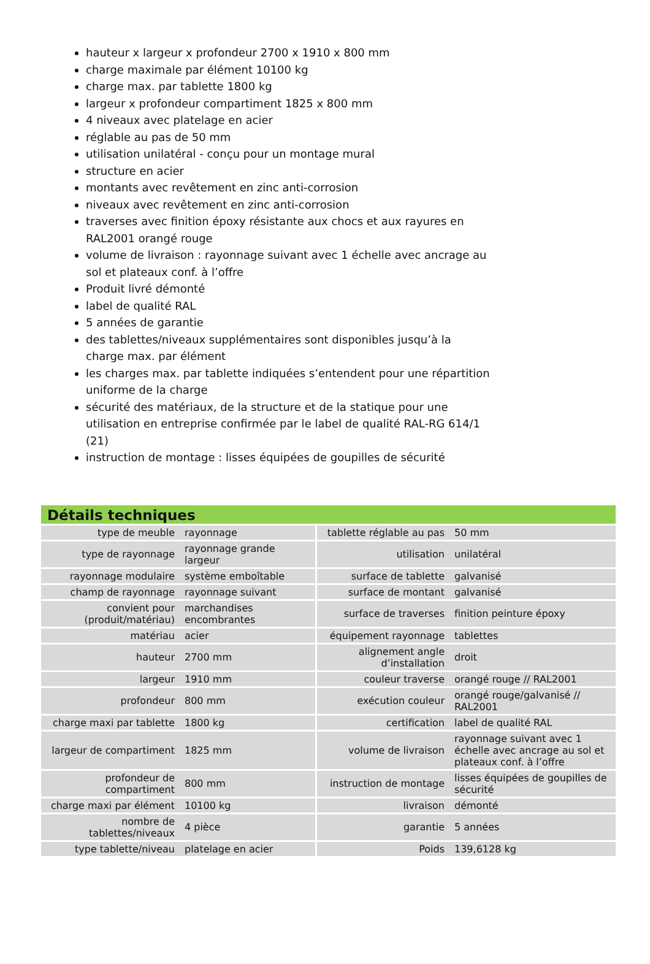hauteur x largeur x profondeur 2700 x 1910 x 800 mm
charge maximale par élément 10100 kg
charge max. par tablette 1800 kg
largeur x profondeur compartiment 1825 x 800 mm
4 niveaux avec platelage en acier
réglable au pas de 50 mm
utilisation unilatéral - conçu pour un montage mural
structure en acier
montants avec revêtement en zinc anti-corrosion
niveaux avec revêtement en zinc anti-corrosion
traverses avec finition époxy résistante aux chocs et aux rayures en RAL2001 orangé rouge
volume de livraison : rayonnage suivant avec 1 échelle avec ancrage au sol et plateaux conf. à l’offre
Produit livré démonté
label de qualité RAL
5 années de garantie
des tablettes/niveaux supplémentaires sont disponibles jusqu’à la charge max. par élément
les charges max. par tablette indiquées s’entendent pour une répartition uniforme de la charge
sécurité des matériaux, de la structure et de la statique pour une utilisation en entreprise confirmée par le label de qualité RAL-RG 614/1 (21)
instruction de montage : lisses équipées de goupilles de sécurité
Détails techniques
| type de meuble | rayonnage | tablette réglable au pas | 50 mm |
| type de rayonnage | rayonnage grande largeur | utilisation | unilatéral |
| rayonnage modulaire | système emboîtable | surface de tablette | galvanisé |
| champ de rayonnage | rayonnage suivant | surface de montant | galvanisé |
| convient pour (produit/matériau) | marchandises encombrantes | surface de traverses | finition peinture époxy |
| matériau | acier | équipement rayonnage | tablettes |
| hauteur | 2700 mm | alignement angle d’installation | droit |
| largeur | 1910 mm | couleur traverse | orangé rouge // RAL2001 |
| profondeur | 800 mm | exécution couleur | orangé rouge/galvanisé // RAL2001 |
| charge maxi par tablette | 1800 kg | certification | label de qualité RAL |
| largeur de compartiment | 1825 mm | volume de livraison | rayonnage suivant avec 1 échelle avec ancrage au sol et plateaux conf. à l’offre |
| profondeur de compartiment | 800 mm | instruction de montage | lisses équipées de goupilles de sécurité |
| charge maxi par élément | 10100 kg | livraison | démonté |
| nombre de tablettes/niveaux | 4 pièce | garantie | 5 années |
| type tablette/niveau | platelage en acier | Poids | 139,6128 kg |